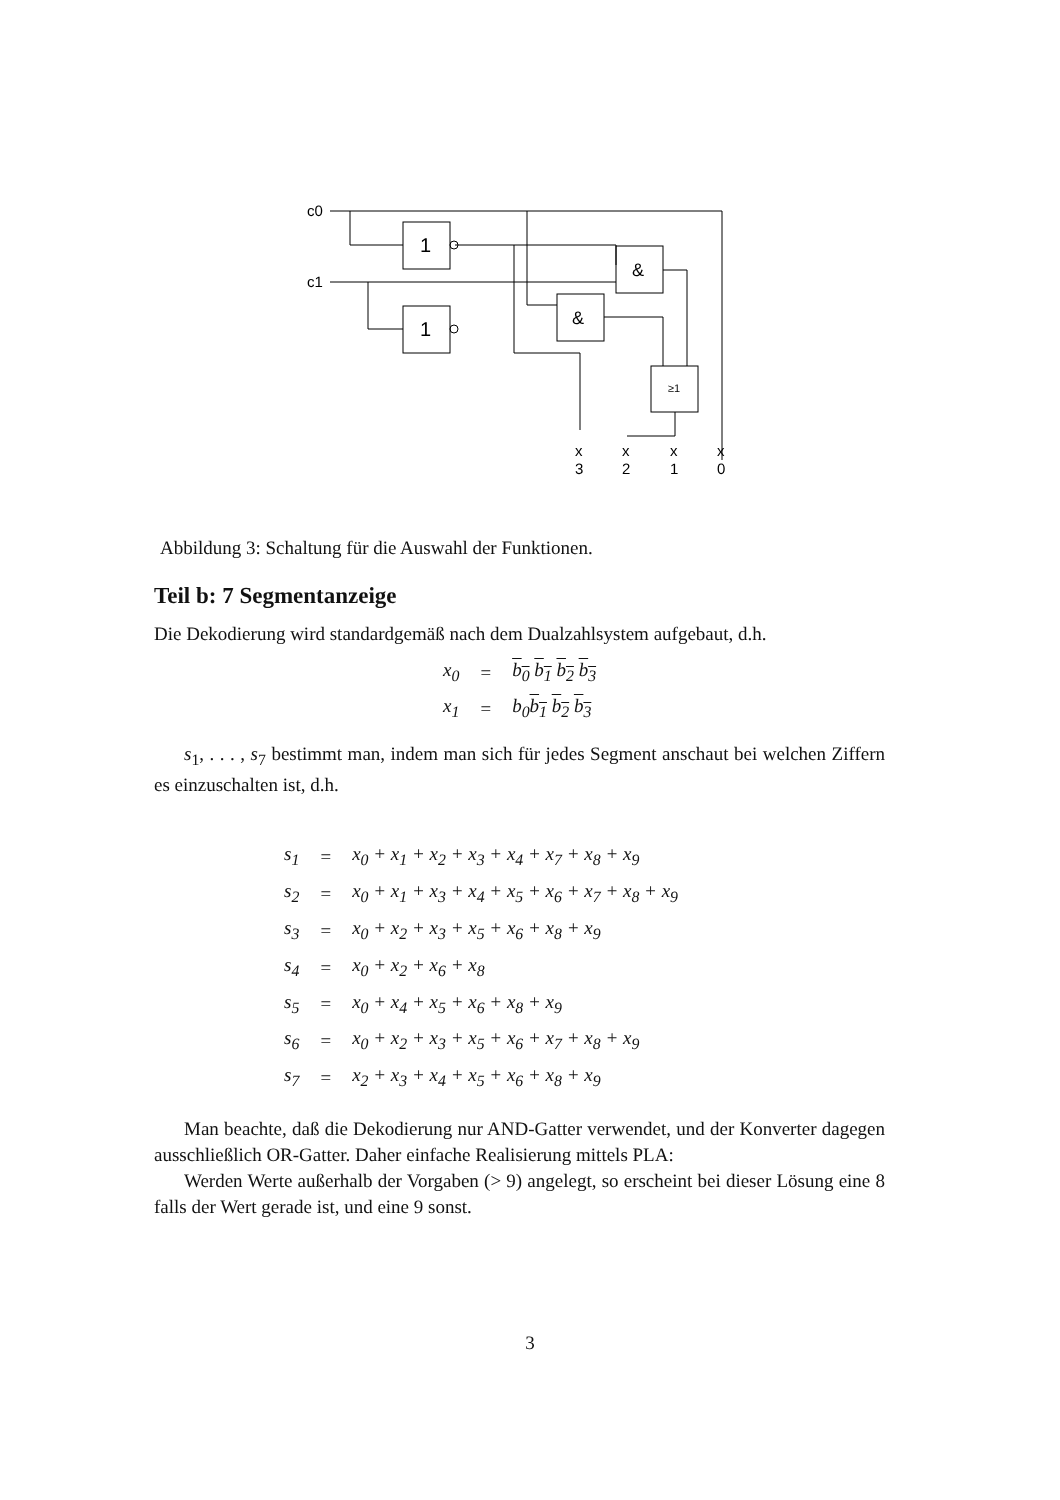c0
c1
1
1
&
&
≥1
x
3
x
2
x
1
x
0
Abbildung 3: Schaltung für die Auswahl der Funktionen.
Teil b: 7 Segmentanzeige
Die Dekodierung wird standardgemäß nach dem Dualzahlsystem aufgebaut, d.h.
| x<sub>0</sub> | = | b<sub>0</sub> b<sub>1</sub> b<sub>2</sub> b<sub>3</sub> |
| x<sub>1</sub> | = | b<sub>0</sub> b<sub>1</sub> b<sub>2</sub> b<sub>3</sub> |
s<sub>1</sub>, . . . , s<sub>7</sub> bestimmt man, indem man sich für jedes Segment anschaut bei welchen Ziffern es einzuschalten ist, d.h.
| s<sub>1</sub> | = | x<sub>0</sub> + x<sub>1</sub> + x<sub>2</sub> + x<sub>3</sub> + x<sub>4</sub> + x<sub>7</sub> + x<sub>8</sub> + x<sub>9</sub> |
| s<sub>2</sub> | = | x<sub>0</sub> + x<sub>1</sub> + x<sub>3</sub> + x<sub>4</sub> + x<sub>5</sub> + x<sub>6</sub> + x<sub>7</sub> + x<sub>8</sub> + x<sub>9</sub> |
| s<sub>3</sub> | = | x<sub>0</sub> + x<sub>2</sub> + x<sub>3</sub> + x<sub>5</sub> + x<sub>6</sub> + x<sub>8</sub> + x<sub>9</sub> |
| s<sub>4</sub> | = | x<sub>0</sub> + x<sub>2</sub> + x<sub>6</sub> + x<sub>8</sub> |
| s<sub>5</sub> | = | x<sub>0</sub> + x<sub>4</sub> + x<sub>5</sub> + x<sub>6</sub> + x<sub>8</sub> + x<sub>9</sub> |
| s<sub>6</sub> | = | x<sub>0</sub> + x<sub>2</sub> + x<sub>3</sub> + x<sub>5</sub> + x<sub>6</sub> + x<sub>7</sub> + x<sub>8</sub> + x<sub>9</sub> |
| s<sub>7</sub> | = | x<sub>2</sub> + x<sub>3</sub> + x<sub>4</sub> + x<sub>5</sub> + x<sub>6</sub> + x<sub>8</sub> + x<sub>9</sub> |
Man beachte, daß die Dekodierung nur AND-Gatter verwendet, und der Konverter dagegen ausschließlich OR-Gatter. Daher einfache Realisierung mittels PLA:
Werden Werte außerhalb der Vorgaben (> 9) angelegt, so erscheint bei dieser Lösung eine 8 falls der Wert gerade ist, und eine 9 sonst.
3